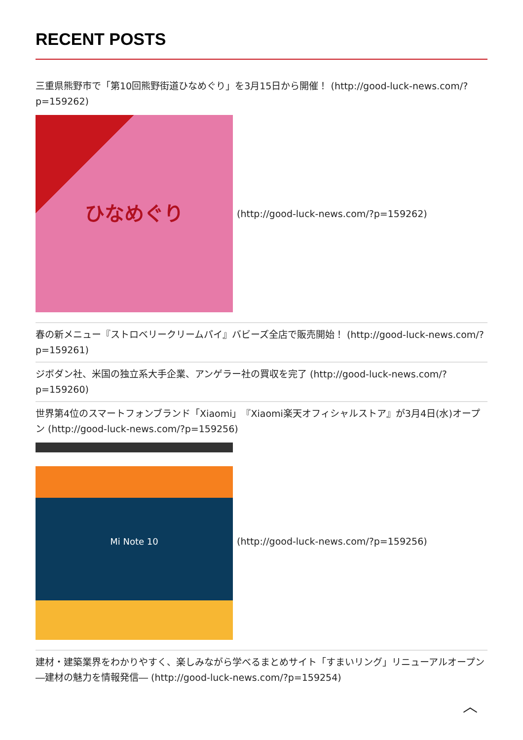RECENT POSTS
三重県熊野市で「第10回熊野街道ひなめぐり」を3月15日から開催！ (http://good-luck-news.com/?p=159262)
ひなめぐり
(http://good-luck-news.com/?p=159262)
春の新メニュー『ストロベリークリームパイ』バビーズ全店で販売開始！ (http://good-luck-news.com/?p=159261)
ジボダン社、米国の独立系大手企業、アンゲラー社の買収を完了 (http://good-luck-news.com/?p=159260)
世界第4位のスマートフォンブランド「Xiaomi」『Xiaomi楽天オフィシャルストア』が3月4日(水)オープン (http://good-luck-news.com/?p=159256)
Mi Note 10
(http://good-luck-news.com/?p=159256)
建材・建築業界をわかりやすく、楽しみながら学べるまとめサイト「すまいリング」リニューアルオープン　―建材の魅力を情報発信― (http://good-luck-news.com/?p=159254)
︿